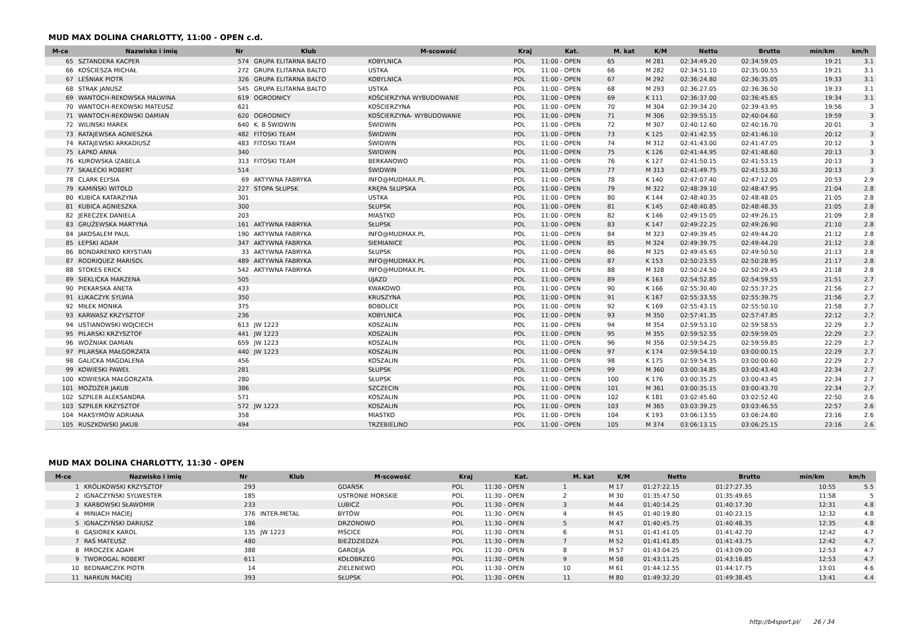MUD MAX DOLINA CHARLOTTY, 11:00 - OPEN c.d.
| M-ce | Nazwisko i imię | Nr | Klub | M-scowość | Kraj | Kat. | M. kat | K/M | Netto | Brutto | min/km | km/h |
| --- | --- | --- | --- | --- | --- | --- | --- | --- | --- | --- | --- | --- |
| 65 | SZTANDERA KACPER | 574 | GRUPA ELITARNA BALTO | KOBYLNICA | POL | 11:00 - OPEN | 65 | M 281 | 02:34:49.20 | 02:34:59.05 | 19:21 | 3.1 |
| 66 | KOŚCIESZA MICHAŁ | 272 | GRUPA ELITARNA BALTO | USTKA | POL | 11:00 - OPEN | 66 | M 282 | 02:34:51.10 | 02:35:00.55 | 19:21 | 3.1 |
| 67 | LEŚNIAK PIOTR | 326 | GRUPA ELITARNA BALTO | KOBYLNICA | POL | 11:00 - OPEN | 67 | M 292 | 02:36:24.80 | 02:36:35.05 | 19:33 | 3.1 |
| 68 | STRĄK JANUSZ | 545 | GRUPA ELITARNA BALTO | USTKA | POL | 11:00 - OPEN | 68 | M 293 | 02:36:27.05 | 02:36:36.50 | 19:33 | 3.1 |
| 69 | WANTOCH-REKOWSKA MALWINA | 619 | OGRODNICY | KOŚCIERZYNA WYBUDOWANIE | POL | 11:00 - OPEN | 69 | K 111 | 02:36:37.00 | 02:36:45.65 | 19:34 | 3.1 |
| 70 | WANTOCH-REKOWSKI MATEUSZ | 621 | | KOŚCIERZYNA | POL | 11:00 - OPEN | 70 | M 304 | 02:39:34.20 | 02:39:43.95 | 19:56 | 3 |
| 71 | WANTOCH-REKOWSKI DAMIAN | 620 | OGRODNICY | KOŚCIERZYNA- WYBUDOWANIE | POL | 11:00 - OPEN | 71 | M 306 | 02:39:55.15 | 02:40:04.60 | 19:59 | 3 |
| 72 | WILINSKI MAREK | 640 | K. B ŚWIDWIN | ŚWIDWIN | POL | 11:00 - OPEN | 72 | M 307 | 02:40:12.60 | 02:40:16.70 | 20:01 | 3 |
| 73 | RATAJEWSKA AGNIESZKA | 482 | FITOSKI TEAM | ŚWIDWIN | POL | 11:00 - OPEN | 73 | K 125 | 02:41:42.55 | 02:41:46.10 | 20:12 | 3 |
| 74 | RATAJEWSKI ARKADIUSZ | 483 | FITOSKI TEAM | ŚWIDWIN | POL | 11:00 - OPEN | 74 | M 312 | 02:41:43.00 | 02:41:47.05 | 20:12 | 3 |
| 75 | ŁAPKO ANNA | 340 | | ŚWIDWIN | POL | 11:00 - OPEN | 75 | K 126 | 02:41:44.95 | 02:41:48.60 | 20:13 | 3 |
| 76 | KUROWSKA IZABELA | 313 | FITOSKI TEAM | BERKANOWO | POL | 11:00 - OPEN | 76 | K 127 | 02:41:50.15 | 02:41:53.15 | 20:13 | 3 |
| 77 | SKAŁECKI ROBERT | 514 | | ŚWIDWIN | POL | 11:00 - OPEN | 77 | M 313 | 02:41:49.75 | 02:41:53.30 | 20:13 | 3 |
| 78 | CLARK ELYSIA | 69 | AKTYWNA FABRYKA | INFO@MUDMAX.PL | POL | 11:00 - OPEN | 78 | K 140 | 02:47:07.40 | 02:47:12.05 | 20:53 | 2.9 |
| 79 | KAMIŃSKI WITOLD | 227 | STOPA SŁUPSK | KRĘPA SŁUPSKA | POL | 11:00 - OPEN | 79 | M 322 | 02:48:39.10 | 02:48:47.95 | 21:04 | 2.8 |
| 80 | KUBICA KATARZYNA | 301 | | USTKA | POL | 11:00 - OPEN | 80 | K 144 | 02:48:40.35 | 02:48:48.05 | 21:05 | 2.8 |
| 81 | KUBICA AGNIESZKA | 300 | | SŁUPSK | POL | 11:00 - OPEN | 81 | K 145 | 02:48:40.85 | 02:48:48.35 | 21:05 | 2.8 |
| 82 | JERECZEK DANIELA | 203 | | MIASTKO | POL | 11:00 - OPEN | 82 | K 146 | 02:49:15.05 | 02:49:26.15 | 21:09 | 2.8 |
| 83 | GRUŻEWSKA MARTYNA | 161 | AKTYWNA FABRYKA | SŁUPSK | POL | 11:00 - OPEN | 83 | K 147 | 02:49:22.25 | 02:49:26.90 | 21:10 | 2.8 |
| 84 | JAKOSALEM PAUL | 190 | AKTYWNA FABRYKA | INFO@MUDMAX.PL | POL | 11:00 - OPEN | 84 | M 323 | 02:49:39.45 | 02:49:44.20 | 21:12 | 2.8 |
| 85 | ŁEPSKI ADAM | 347 | AKTYWNA FABRYKA | SIEMIANICE | POL | 11:00 - OPEN | 85 | M 324 | 02:49:39.75 | 02:49:44.20 | 21:12 | 2.8 |
| 86 | BONDARENKO KRYSTIAN | 33 | AKTYWNA FABRYKA | SŁUPSK | POL | 11:00 - OPEN | 86 | M 325 | 02:49:45.65 | 02:49:50.50 | 21:13 | 2.8 |
| 87 | RODRIQUEZ MARISOL | 489 | AKTYWNA FABRYKA | INFO@MUDMAX.PL | POL | 11:00 - OPEN | 87 | K 153 | 02:50:23.55 | 02:50:28.95 | 21:17 | 2.8 |
| 88 | STOKES ERICK | 542 | AKTYWNA FABRYKA | INFO@MUDMAX.PL | POL | 11:00 - OPEN | 88 | M 328 | 02:50:24.50 | 02:50:29.45 | 21:18 | 2.8 |
| 89 | SIEKLICKA MARZENA | 505 | | UJAZD | POL | 11:00 - OPEN | 89 | K 163 | 02:54:52.85 | 02:54:59.55 | 21:51 | 2.7 |
| 90 | PIEKARSKA ANETA | 433 | | KWAKOWO | POL | 11:00 - OPEN | 90 | K 166 | 02:55:30.40 | 02:55:37.25 | 21:56 | 2.7 |
| 91 | ŁUKACZYK SYLWIA | 350 | | KRUSZYNA | POL | 11:00 - OPEN | 91 | K 167 | 02:55:33.55 | 02:55:39.75 | 21:56 | 2.7 |
| 92 | MIŁEK MONIKA | 375 | | BOBOLICE | POL | 11:00 - OPEN | 92 | K 169 | 02:55:43.15 | 02:55:50.10 | 21:58 | 2.7 |
| 93 | KARWASZ KRZYSZTOF | 236 | | KOBYLNICA | POL | 11:00 - OPEN | 93 | M 350 | 02:57:41.35 | 02:57:47.85 | 22:12 | 2.7 |
| 94 | USTIANOWSKI WOJCIECH | 613 | JW 1223 | KOSZALIN | POL | 11:00 - OPEN | 94 | M 354 | 02:59:53.10 | 02:59:58.55 | 22:29 | 2.7 |
| 95 | PILARSKI KRZYSZTOF | 441 | JW 1223 | KOSZALIN | POL | 11:00 - OPEN | 95 | M 355 | 02:59:52.55 | 02:59:59.05 | 22:29 | 2.7 |
| 96 | WOŹNIAK DAMIAN | 659 | JW 1223 | KOSZALIN | POL | 11:00 - OPEN | 96 | M 356 | 02:59:54.25 | 02:59:59.85 | 22:29 | 2.7 |
| 97 | PILARSKA MAŁGORZATA | 440 | JW 1223 | KOSZALIN | POL | 11:00 - OPEN | 97 | K 174 | 02:59:54.10 | 03:00:00.15 | 22:29 | 2.7 |
| 98 | GALICKA MAGDALENA | 456 | | KOSZALIN | POL | 11:00 - OPEN | 98 | K 175 | 02:59:54.35 | 03:00:00.60 | 22:29 | 2.7 |
| 99 | KOWIESKI PAWEŁ | 281 | | SŁUPSK | POL | 11:00 - OPEN | 99 | M 360 | 03:00:34.85 | 03:00:43.40 | 22:34 | 2.7 |
| 100 | KOWIESKA MAŁGORZATA | 280 | | SŁUPSK | POL | 11:00 - OPEN | 100 | K 176 | 03:00:35.25 | 03:00:43.45 | 22:34 | 2.7 |
| 101 | MOŻDŻER JAKUB | 386 | | SZCZECIN | POL | 11:00 - OPEN | 101 | M 361 | 03:00:35.15 | 03:00:43.70 | 22:34 | 2.7 |
| 102 | SZPILER ALEKSANDRA | 571 | | KOSZALIN | POL | 11:00 - OPEN | 102 | K 181 | 03:02:45.60 | 03:02:52.40 | 22:50 | 2.6 |
| 103 | SZPILER KRZYSZTOF | 572 | JW 1223 | KOSZALIN | POL | 11:00 - OPEN | 103 | M 365 | 03:03:39.25 | 03:03:46.55 | 22:57 | 2.6 |
| 104 | MAKSYMÓW ADRIANA | 358 | | MIASTKO | POL | 11:00 - OPEN | 104 | K 193 | 03:06:13.55 | 03:06:24.80 | 23:16 | 2.6 |
| 105 | RUSZKOWSKI JAKUB | 494 | | TRZEBIELINO | POL | 11:00 - OPEN | 105 | M 374 | 03:06:13.15 | 03:06:25.15 | 23:16 | 2.6 |
MUD MAX DOLINA CHARLOTTY, 11:30 - OPEN
| M-ce | Nazwisko i imię | Nr | Klub | M-scowość | Kraj | Kat. | M. kat | K/M | Netto | Brutto | min/km | km/h |
| --- | --- | --- | --- | --- | --- | --- | --- | --- | --- | --- | --- | --- |
| 1 | KRÓLIKOWSKI KRZYSZTOF | 293 | | GDAŃSK | POL | 11:30 - OPEN | 1 | M 17 | 01:27:22.15 | 01:27:27.35 | 10:55 | 5.5 |
| 2 | IGNACZYŃSKI SYLWESTER | 185 | | USTRONIE MORSKIE | POL | 11:30 - OPEN | 2 | M 30 | 01:35:47.50 | 01:35:49.65 | 11:58 | 5 |
| 3 | KARBOWSKI SŁAWOMIR | 233 | | LUBICZ | POL | 11:30 - OPEN | 3 | M 44 | 01:40:14.25 | 01:40:17.30 | 12:31 | 4.8 |
| 4 | MINIACH MACIEJ | 376 | INTER-METAL | BYTÓW | POL | 11:30 - OPEN | 4 | M 45 | 01:40:19.80 | 01:40:23.15 | 12:32 | 4.8 |
| 5 | IGNACZYŃSKI DARIUSZ | 186 | | DRZONOWO | POL | 11:30 - OPEN | 5 | M 47 | 01:40:45.75 | 01:40:48.35 | 12:35 | 4.8 |
| 6 | GĄSIOREK KAROL | 135 | JW 1223 | MŚCICE | POL | 11:30 - OPEN | 6 | M 51 | 01:41:41.05 | 01:41:42.70 | 12:42 | 4.7 |
| 7 | RAŚ MATEUSZ | 480 | | BIEŹDZIEDZA | POL | 11:30 - OPEN | 7 | M 52 | 01:41:41.85 | 01:41:43.75 | 12:42 | 4.7 |
| 8 | MROCZEK ADAM | 388 | | GARDEJA | POL | 11:30 - OPEN | 8 | M 57 | 01:43:04.25 | 01:43:09.00 | 12:53 | 4.7 |
| 9 | TWOROGAL ROBERT | 611 | | KOŁOBRZEG | POL | 11:30 - OPEN | 9 | M 58 | 01:43:11.25 | 01:43:16.85 | 12:53 | 4.7 |
| 10 | BEDNARCZYK PIOTR | 14 | | ZIELENIEWO | POL | 11:30 - OPEN | 10 | M 61 | 01:44:12.55 | 01:44:17.75 | 13:01 | 4.6 |
| 11 | NARKUN MACIEJ | 393 | | SŁUPSK | POL | 11:30 - OPEN | 11 | M 80 | 01:49:32.20 | 01:49:38.45 | 13:41 | 4.4 |
http://b4sport.pl/ 26 / 34